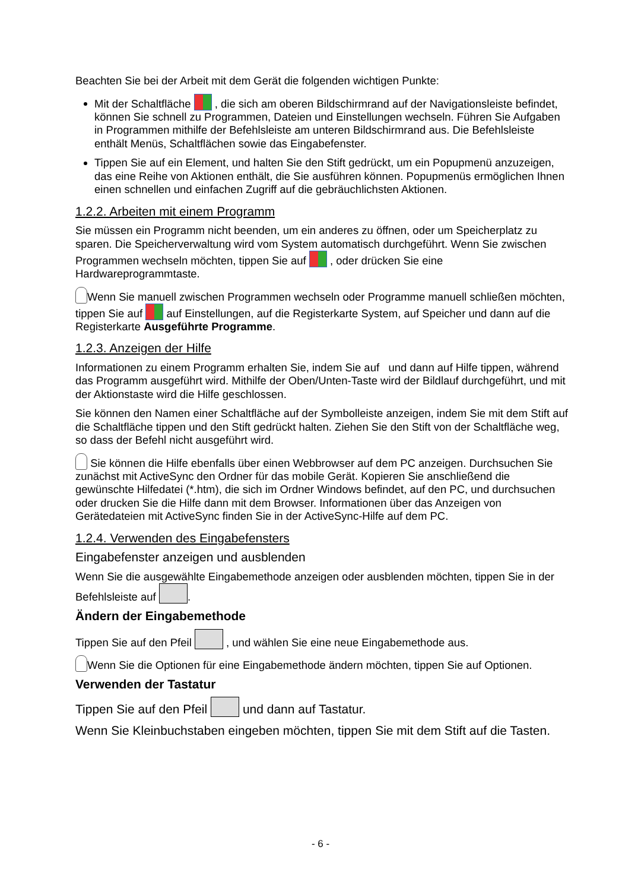Beachten Sie bei der Arbeit mit dem Gerät die folgenden wichtigen Punkte:
Mit der Schaltfläche , die sich am oberen Bildschirmrand auf der Navigationsleiste befindet, können Sie schnell zu Programmen, Dateien und Einstellungen wechseln. Führen Sie Aufgaben in Programmen mithilfe der Befehlsleiste am unteren Bildschirmrand aus. Die Befehlsleiste enthält Menüs, Schaltflächen sowie das Eingabefenster.
Tippen Sie auf ein Element, und halten Sie den Stift gedrückt, um ein Popupmenü anzuzeigen, das eine Reihe von Aktionen enthält, die Sie ausführen können. Popupmenüs ermöglichen Ihnen einen schnellen und einfachen Zugriff auf die gebräuchlichsten Aktionen.
1.2.2. Arbeiten mit einem Programm
Sie müssen ein Programm nicht beenden, um ein anderes zu öffnen, oder um Speicherplatz zu sparen. Die Speicherverwaltung wird vom System automatisch durchgeführt. Wenn Sie zwischen Programmen wechseln möchten, tippen Sie auf , oder drücken Sie eine Hardwareprogrammtaste.
Wenn Sie manuell zwischen Programmen wechseln oder Programme manuell schließen möchten, tippen Sie auf auf Einstellungen, auf die Registerkarte System, auf Speicher und dann auf die Registerkarte Ausgeführte Programme.
1.2.3. Anzeigen der Hilfe
Informationen zu einem Programm erhalten Sie, indem Sie auf und dann auf Hilfe tippen, während das Programm ausgeführt wird. Mithilfe der Oben/Unten-Taste wird der Bildlauf durchgeführt, und mit der Aktionstaste wird die Hilfe geschlossen.
Sie können den Namen einer Schaltfläche auf der Symbolleiste anzeigen, indem Sie mit dem Stift auf die Schaltfläche tippen und den Stift gedrückt halten. Ziehen Sie den Stift von der Schaltfläche weg, so dass der Befehl nicht ausgeführt wird.
Sie können die Hilfe ebenfalls über einen Webbrowser auf dem PC anzeigen. Durchsuchen Sie zunächst mit ActiveSync den Ordner für das mobile Gerät. Kopieren Sie anschließend die gewünschte Hilfedatei (*.htm), die sich im Ordner Windows befindet, auf den PC, und durchsuchen oder drucken Sie die Hilfe dann mit dem Browser. Informationen über das Anzeigen von Gerätedateien mit ActiveSync finden Sie in der ActiveSync-Hilfe auf dem PC.
1.2.4. Verwenden des Eingabefensters
Eingabefenster anzeigen und ausblenden
Wenn Sie die ausgewählte Eingabemethode anzeigen oder ausblenden möchten, tippen Sie in der Befehlsleiste auf .
Ändern der Eingabemethode
Tippen Sie auf den Pfeil , und wählen Sie eine neue Eingabemethode aus.
Wenn Sie die Optionen für eine Eingabemethode ändern möchten, tippen Sie auf Optionen.
Verwenden der Tastatur
Tippen Sie auf den Pfeil und dann auf Tastatur.
Wenn Sie Kleinbuchstaben eingeben möchten, tippen Sie mit dem Stift auf die Tasten.
- 6 -